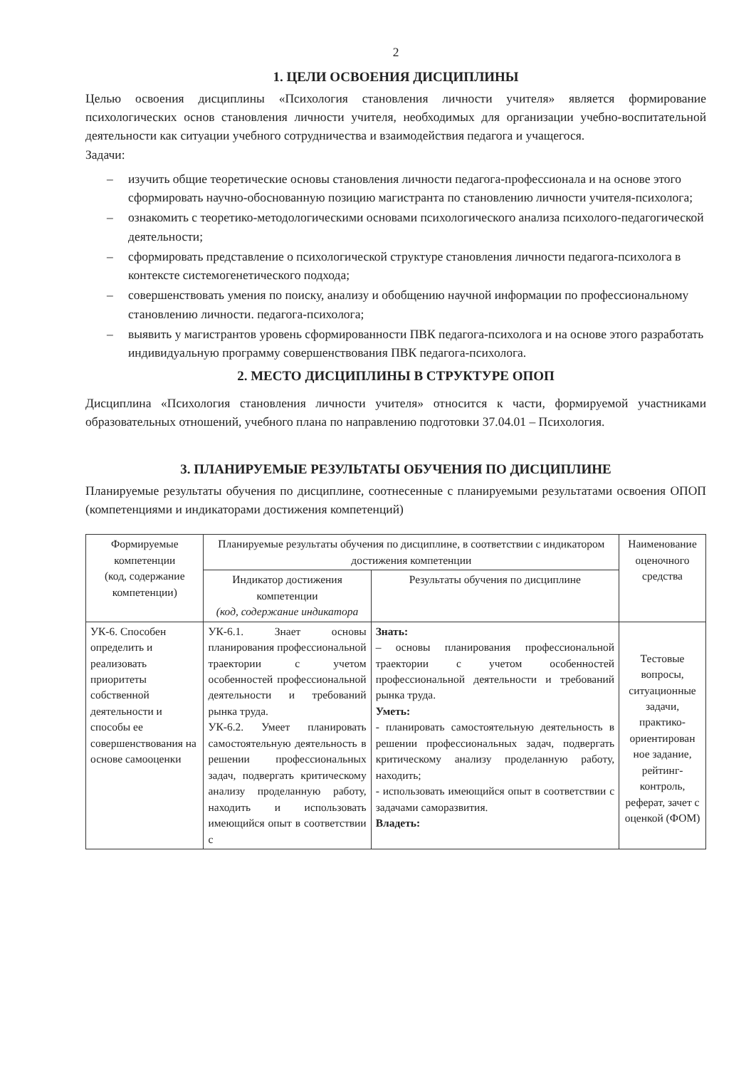2
1. ЦЕЛИ ОСВОЕНИЯ ДИСЦИПЛИНЫ
Целью освоения дисциплины «Психология становления личности учителя» является формирование психологических основ становления личности учителя, необходимых для организации учебно-воспитательной деятельности как ситуации учебного сотрудничества и взаимодействия педагога и учащегося.
Задачи:
– изучить общие теоретические основы становления личности педагога-профессионала и на основе этого сформировать научно-обоснованную позицию магистранта по становлению личности учителя-психолога;
– ознакомить с теоретико-методологическими основами психологического анализа психолого-педагогической деятельности;
– сформировать представление о психологической структуре становления личности педагога-психолога в контексте системогенетического подхода;
– совершенствовать умения по поиску, анализу и обобщению научной информации по профессиональному становлению личности. педагога-психолога;
– выявить у магистрантов уровень сформированности ПВК педагога-психолога и на основе этого разработать индивидуальную программу совершенствования ПВК педагога-психолога.
2. МЕСТО ДИСЦИПЛИНЫ В СТРУКТУРЕ ОПОП
Дисциплина «Психология становления личности учителя» относится к части, формируемой участниками образовательных отношений, учебного плана по направлению подготовки 37.04.01 – Психология.
3. ПЛАНИРУЕМЫЕ РЕЗУЛЬТАТЫ ОБУЧЕНИЯ ПО ДИСЦИПЛИНЕ
Планируемые результаты обучения по дисциплине, соотнесенные с планируемыми результатами освоения ОПОП (компетенциями и индикаторами достижения компетенций)
| Формируемые компетенции (код, содержание компетенции) | Планируемые результаты обучения по дисциплине, в соответствии с индикатором достижения компетенции | | Наименование оценочного средства |
| --- | --- | --- | --- |
| | Индикатор достижения компетенции (код, содержание индикатора | Результаты обучения по дисциплине | |
| УК-6. Способен определить и реализовать приоритеты собственной деятельности и способы ее совершенствования на основе самооценки | УК-6.1. Знает основы планирования профессиональной траектории с учетом особенностей профессиональной деятельности и требований рынка труда. УК-6.2. Умеет планировать самостоятельную деятельность в решении профессиональных задач, подвергать критическому анализу проделанную работу, находить и использовать имеющийся опыт в соответствии с | Знать: – основы планирования профессиональной траектории с учетом особенностей профессиональной деятельности и требований рынка труда. Уметь: - планировать самостоятельную деятельность в решении профессиональных задач, подвергать критическому анализу проделанную работу, находить; - использовать имеющийся опыт в соответствии с задачами саморазвития. Владеть: | Тестовые вопросы, ситуационные задачи, практико-ориентирован ное задание, рейтинг-контроль, реферат, зачет с оценкой (ФОМ) |